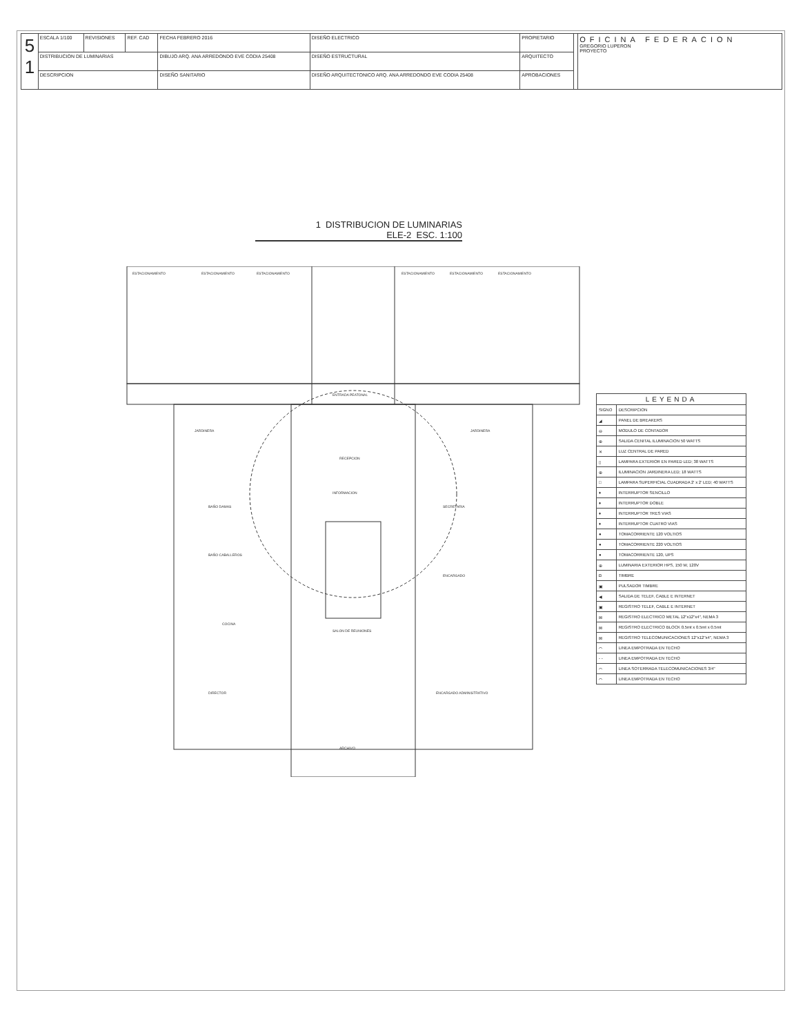| 5 1 | ESCALA 1/100 | REVISIONES | REF. CAD | FECHA FEBRERO 2016 | DISEÑO ELECTRICO | PROPIETARIO | | OFICINA FEDERACION GREGORIO LUPERON PROYECTO |
| | DISTRIBUCION DE LUMINARIAS | | | DIBUJO ARQ. ANA ARREDONDO EVE CODIA 25408 | DISEÑO ESTRUCTURAL | ARQUITECTO | | |
| | DESCRIPCION | | | DISEÑO SANITARIO | DISEÑO ARQUITECTONICO ARQ. ANA ARREDONDO EVE CODIA 25408 | APROBACIONES | | |
1 DISTRIBUCION DE LUMINARIAS
ELE-2 ESC. 1:100
ESTACIONAMIENTO
ESTACIONAMIENTO
ESTACIONAMIENTO
ESTACIONAMIENTO
ESTACIONAMIENTO
ESTACIONAMIENTO
ENTRADA PEATONAL
RECEPCION
INFORMACION
SALON DE REUNIONES
COCINA
BAÑO CABALLEROS
BAÑO DAMAS
DIRECTOR
SECRETARIA
ENCARGADO
ENCARGADO ADMINISTRATIVO
ARCHIVO
JARDINERA
JARDINERA
| LEYENDA | |
| --- | --- |
| SIGNO | DESCRIPCION |
| ◢ | PANEL DE BREAKERS |
| ⊖ | MODULO DE CONTADOR |
| ⊕ | SALIDA CENITAL ILUMINACION 50 WATTS |
| ✕ | LUZ CENTRAL DE PARED |
| ▯ | LAMPARA EXTERIOR EN PARED LED; 38 WATTS |
| ⊕ | ILUMINACION JARDINERA LED; 18 WATTS |
| □ | LAMPARA SUPERFICIAL CUADRADA 2' x 2' LED; 40 WATTS |
| ♦ | INTERRUPTOR SENCILLO |
| ♦ | INTERRUPTOR DOBLE |
| ♦ | INTERRUPTOR TRES VIAS |
| ♦ | INTERRUPTOR CUATRO VIAS |
| ● | TOMACORRIENTE 120 VOLTIOS |
| ● | TOMACORRIENTE 220 VOLTIOS |
| ● | TOMACORRIENTE 120, UPS |
| ⊕ | LUMINARIA EXTERIOR HPS, 150 W, 120V |
| ◘ | TIMBRE |
| ▣ | PULSADOR TIMBRE |
| ◀ | SALIDA DE TELEF, CABLE E INTERNET |
| ▣ | REGISTRO TELEF, CABLE E INTERNET |
| ⊠ | REGISTRO ELECTRICO METAL 12"x12"x4", NEMA 3 |
| ⊠ | REGISTRO ELECTRICO BLOCK 0.5mt x 0.5mt x 0.5mt |
| ⊠ | REGISTRO TELECOMUNICACIONES 12"x12"x4", NEMA 3 |
| ⌒ | LINEA EMPOTRADA EN TECHO |
| - - | LINEA EMPOTRADA EN TECHO |
| ⌒ | LINEA SOTERRADA TELECOMUNICACIONES 3/4" |
| ⌒ | LINEA EMPOTRADA EN TECHO |